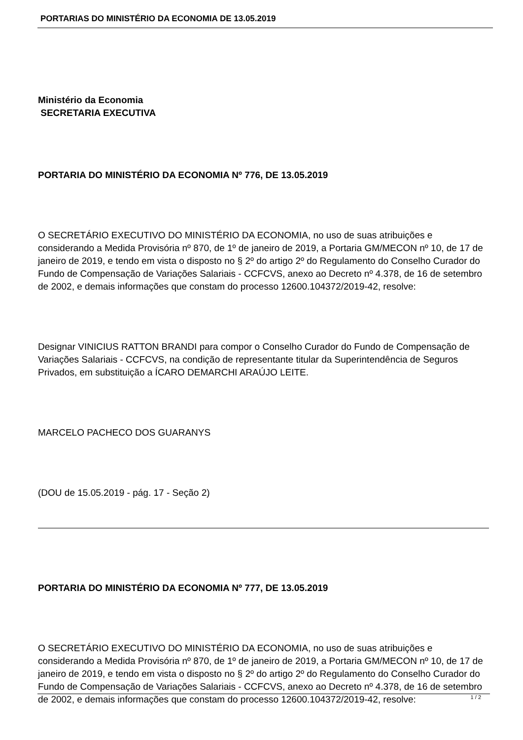PORTARIAS DO MINISTÉRIO DA ECONOMIA DE 13.05.2019
Ministério da Economia
SECRETARIA EXECUTIVA
PORTARIA DO MINISTÉRIO DA ECONOMIA Nº 776, DE 13.05.2019
O SECRETÁRIO EXECUTIVO DO MINISTÉRIO DA ECONOMIA, no uso de suas atribuições e considerando a Medida Provisória nº 870, de 1º de janeiro de 2019, a Portaria GM/MECON nº 10, de 17 de janeiro de 2019, e tendo em vista o disposto no § 2º do artigo 2º do Regulamento do Conselho Curador do Fundo de Compensação de Variações Salariais - CCFCVS, anexo ao Decreto nº 4.378, de 16 de setembro de 2002, e demais informações que constam do processo 12600.104372/2019-42, resolve:
Designar VINICIUS RATTON BRANDI para compor o Conselho Curador do Fundo de Compensação de Variações Salariais - CCFCVS, na condição de representante titular da Superintendência de Seguros Privados, em substituição a ÍCARO DEMARCHI ARAÚJO LEITE.
MARCELO PACHECO DOS GUARANYS
(DOU de 15.05.2019 - pág. 17 - Seção 2)
PORTARIA DO MINISTÉRIO DA ECONOMIA Nº 777, DE 13.05.2019
O SECRETÁRIO EXECUTIVO DO MINISTÉRIO DA ECONOMIA, no uso de suas atribuições e considerando a Medida Provisória nº 870, de 1º de janeiro de 2019, a Portaria GM/MECON nº 10, de 17 de janeiro de 2019, e tendo em vista o disposto no § 2º do artigo 2º do Regulamento do Conselho Curador do Fundo de Compensação de Variações Salariais - CCFCVS, anexo ao Decreto nº 4.378, de 16 de setembro de 2002, e demais informações que constam do processo 12600.104372/2019-42, resolve:
1 / 2